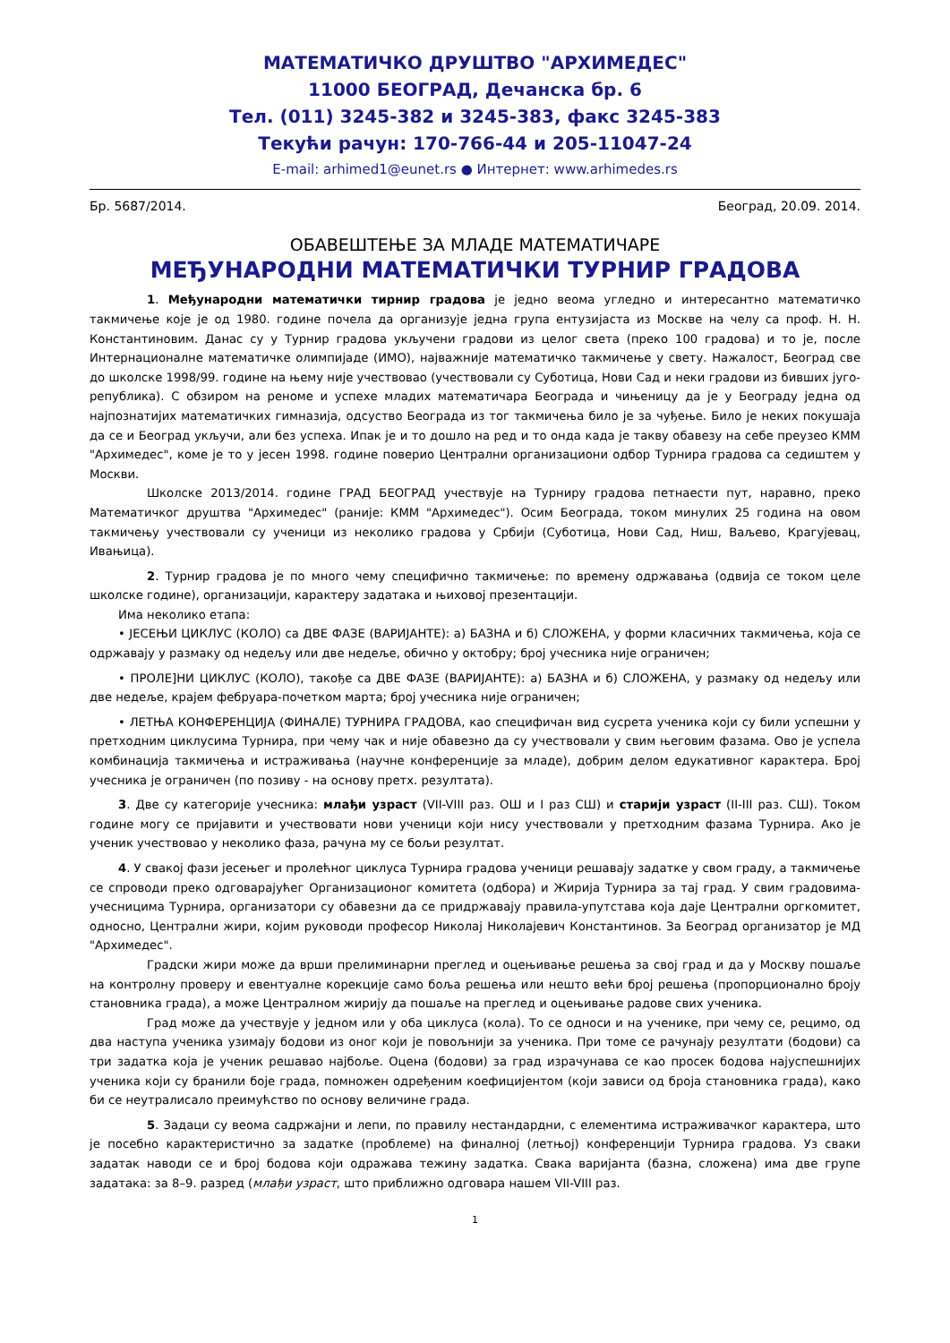МАТЕМАТИЧКО ДРУШТВО "АРХИМЕДЕС"
11000 БЕОГРАД, Дечанска бр. 6
Тел. (011) 3245-382 и 3245-383, факс 3245-383
Текући рачун: 170-766-44 и 205-11047-24
E-mail: arhimed1@eunet.rs ● Интернет: www.arhimedes.rs
Бр. 5687/2014. Београд, 20.09. 2014.
ОБАВЕШТЕЊЕ ЗА МЛАДЕ МАТЕМАТИЧАРЕ
МЕЂУНАРОДНИ МАТЕМАТИЧКИ ТУРНИР ГРАДОВА
1. Међународни математички тирнир градова је једно веома угледно и интересантно математичко такмичење које је од 1980. године почела да организује једна група ентузијаста из Москве на челу са проф. Н. Н. Константиновим. Данас су у Турнир градова укључени градови из целог света (преко 100 градова) и то је, после Интернационалне математичке олимпијаде (ИМО), најважније математичко такмичење у свету. Нажалост, Београд све до школске 1998/99. године на њему није учествовао (учествовали су Суботица, Нови Сад и неки градови из бивших југо-република). С обзиром на реноме и успехе младих математичара Београда и чињеницу да је у Београду једна од најпознатијих математичких гимназија, одсуство Београда из тог такмичења било је за чуђење. Било је неких покушаја да се и Београд укључи, али без успеха. Ипак је и то дошло на ред и то онда када је такву обавезу на себе преузео КММ "Архимедес", коме је то у јесен 1998. године поверио Централни организациони одбор Турнира градова са седиштем у Москви.
Школске 2013/2014. године ГРАД БЕОГРАД учествује на Турниру градова петнаести пут, наравно, преко Математичког друштва "Архимедес" (раније: КММ "Архимедес"). Осим Београда, током минулих 25 година на овом такмичењу учествовали су ученици из неколико градова у Србији (Суботица, Нови Сад, Ниш, Ваљево, Крагујевац, Ивањица).
2. Турнир градова је по много чему специфично такмичење: по времену одржавања (одвија се током целе школске године), организацији, карактеру задатака и њиховој презентацији.
Има неколико етапа:
• ЈЕСЕЊИ ЦИКЛУС (КОЛО) са ДВЕ ФАЗЕ (ВАРИЈАНТЕ): а) БАЗНА и б) СЛОЖЕНА, у форми класичних такмичења, која се одржавају у размаку од недељу или две недеље, обично у октобру; број учесника није ограничен;
• ПРОЛЕ]НИ ЦИКЛУС (КОЛО), такође са ДВЕ ФАЗЕ (ВАРИЈАНТЕ): а) БАЗНА и б) СЛОЖЕНА, у размаку од недељу или две недеље, крајем фебруара-почетком марта; број учесника није ограничен;
• ЛЕТЊА КОНФЕРЕНЦИЈА (ФИНАЛЕ) ТУРНИРА ГРАДОВА, као специфичан вид сусрета ученика који су били успешни у претходним циклусима Турнира, при чему чак и није обавезно да су учествовали у свим његовим фазама. Ово је успела комбинација такмичења и истраживања (научне конференције за младе), добрим делом едукативног карактера. Број учесника је ограничен (по позиву - на основу претх. резултата).
3. Две су категорије учесника: млађи узраст (VII-VIII раз. ОШ и I раз СШ) и старији узраст (II-III раз. СШ). Током године могу се пријавити и учествовати нови ученици који нису учествовали у претходним фазама Турнира. Ако је ученик учествовао у неколико фаза, рачуна му се бољи резултат.
4. У свакој фази јесењег и пролећног циклуса Турнира градова ученици решавају задатке у свом граду, а такмичење се спроводи преко одговарајућег Организационог комитета (одбора) и Жирија Турнира за тај град. У свим градовима-учесницима Турнира, организатори су обавезни да се придржавају правила-упутстава која даје Централни оргкомитет, односно, Централни жири, којим руководи професор Николај Николајевич Константинов. За Београд организатор је МД "Архимедес".
Градски жири може да врши прелиминарни преглед и оцењивање решења за свој град и да у Москву пошаље на контролну проверу и евентуалне корекције само боља решења или нешто већи број решења (пропорционално броју становника града), а може Централном жирију да пошаље на преглед и оцењивање радове свих ученика.
Град може да учествује у једном или у оба циклуса (кола). То се односи и на ученике, при чему се, рецимо, од два наступа ученика узимају бодови из оног који је повољнији за ученика. При томе се рачунају резултати (бодови) са три задатка која је ученик решавао најбоље. Оцена (бодови) за град израчунава се као просек бодова најуспешнијих ученика који су бранили боје града, помножен одређеним коефицијентом (који зависи од броја становника града), како би се неутралисало преимућство по основу величине града.
5. Задаци су веома садржајни и лепи, по правилу нестандардни, с елементима истраживачког карактера, што је посебно карактеристично за задатке (проблеме) на финалној (летњој) конференцији Турнира градова. Уз сваки задатак наводи се и број бодова који одражава тежину задатка. Свака варијанта (базна, сложена) има две групе задатака: за 8–9. разред (млађи узраст, што приближно одговара нашем VII-VIII раз.
1